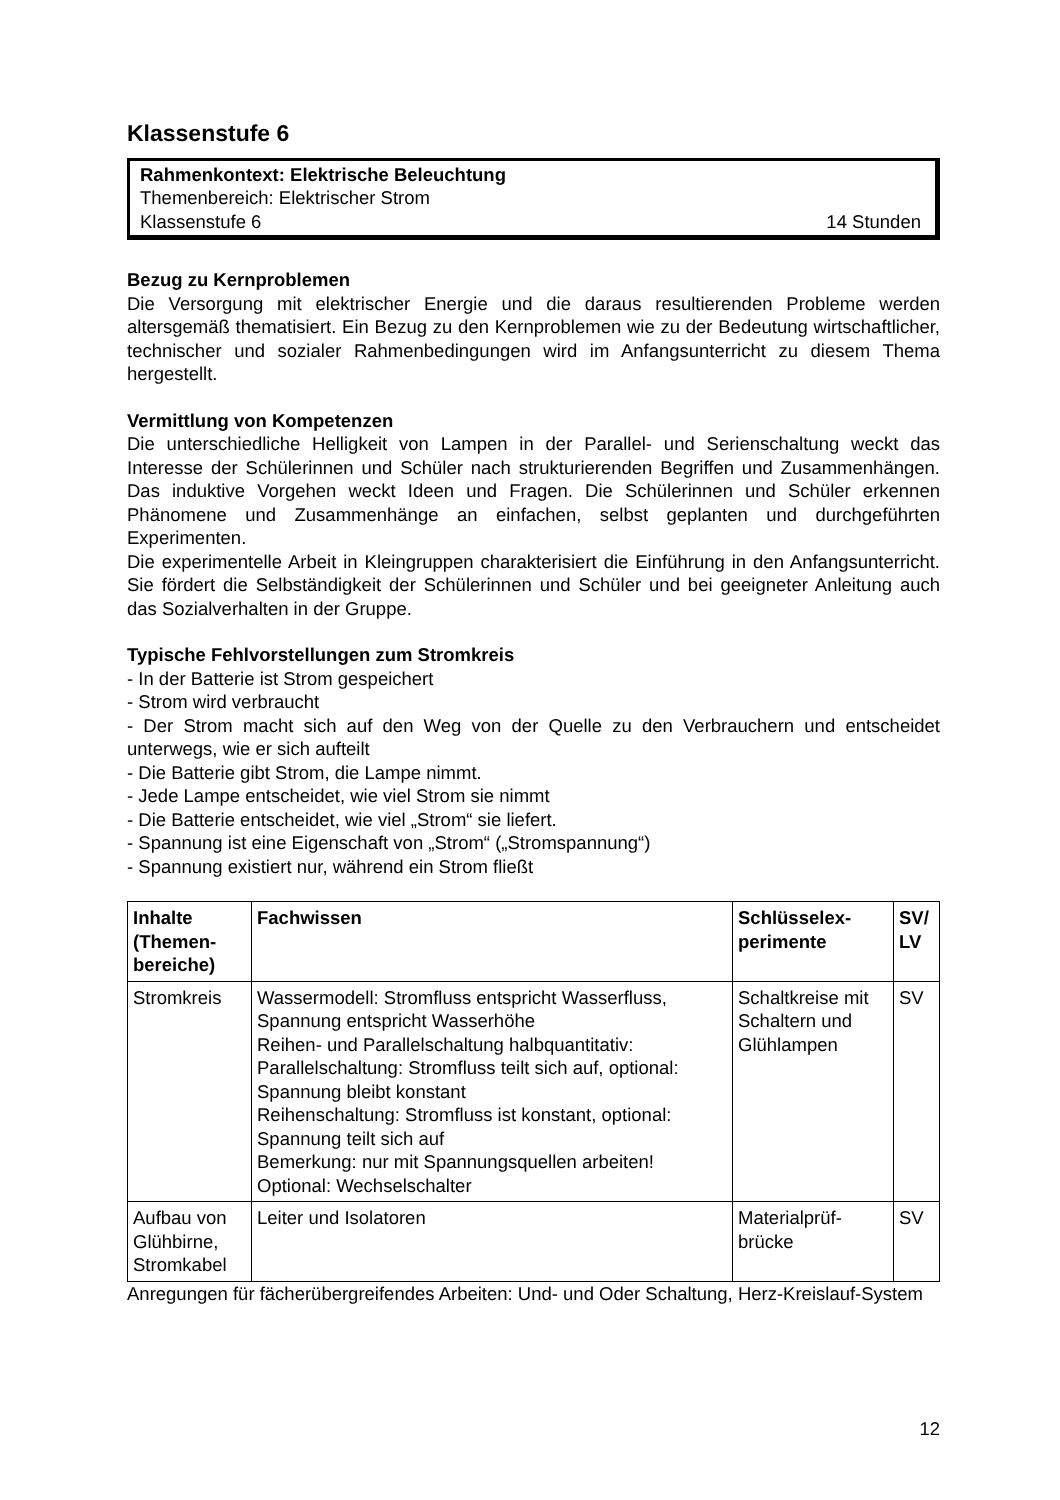Klassenstufe 6
Rahmenkontext: Elektrische Beleuchtung
Themenbereich: Elektrischer Strom
Klassenstufe 6 14 Stunden
Bezug zu Kernproblemen
Die Versorgung mit elektrischer Energie und die daraus resultierenden Probleme werden altersgemäß thematisiert. Ein Bezug zu den Kernproblemen wie zu der Bedeutung wirtschaftlicher, technischer und sozialer Rahmenbedingungen wird im Anfangsunterricht zu diesem Thema hergestellt.
Vermittlung von Kompetenzen
Die unterschiedliche Helligkeit von Lampen in der Parallel- und Serienschaltung weckt das Interesse der Schülerinnen und Schüler nach strukturierenden Begriffen und Zusammenhängen. Das induktive Vorgehen weckt Ideen und Fragen. Die Schülerinnen und Schüler erkennen Phänomene und Zusammenhänge an einfachen, selbst geplanten und durchgeführten Experimenten.
Die experimentelle Arbeit in Kleingruppen charakterisiert die Einführung in den Anfangsunterricht. Sie fördert die Selbständigkeit der Schülerinnen und Schüler und bei geeigneter Anleitung auch das Sozialverhalten in der Gruppe.
Typische Fehlvorstellungen zum Stromkreis
- In der Batterie ist Strom gespeichert
- Strom wird verbraucht
- Der Strom macht sich auf den Weg von der Quelle zu den Verbrauchern und entscheidet unterwegs, wie er sich aufteilt
- Die Batterie gibt Strom, die Lampe nimmt.
- Jede Lampe entscheidet, wie viel Strom sie nimmt
- Die Batterie entscheidet, wie viel „Strom“ sie liefert.
- Spannung ist eine Eigenschaft von „Strom“ („Stromspannung“)
- Spannung existiert nur, während ein Strom fließt
| Inhalte (Themen-bereiche) | Fachwissen | Schlüsselex-perimente | SV/ LV |
| --- | --- | --- | --- |
| Stromkreis | Wassermodell: Stromfluss entspricht Wasserfluss, Spannung entspricht Wasserhöhe Reihen- und Parallelschaltung halbquantitativ: Parallelschaltung: Stromfluss teilt sich auf, optional: Spannung bleibt konstant Reihenschaltung: Stromfluss ist konstant, optional: Spannung teilt sich auf Bemerkung: nur mit Spannungsquellen arbeiten! Optional: Wechselschalter | Schaltkreise mit Schaltern und Glühlampen | SV |
| Aufbau von Glühbirne, Stromkabel | Leiter und Isolatoren | Materialprüf-brücke | SV |
Anregungen für fächerübergreifendes Arbeiten: Und- und Oder Schaltung, Herz-Kreislauf-System
12